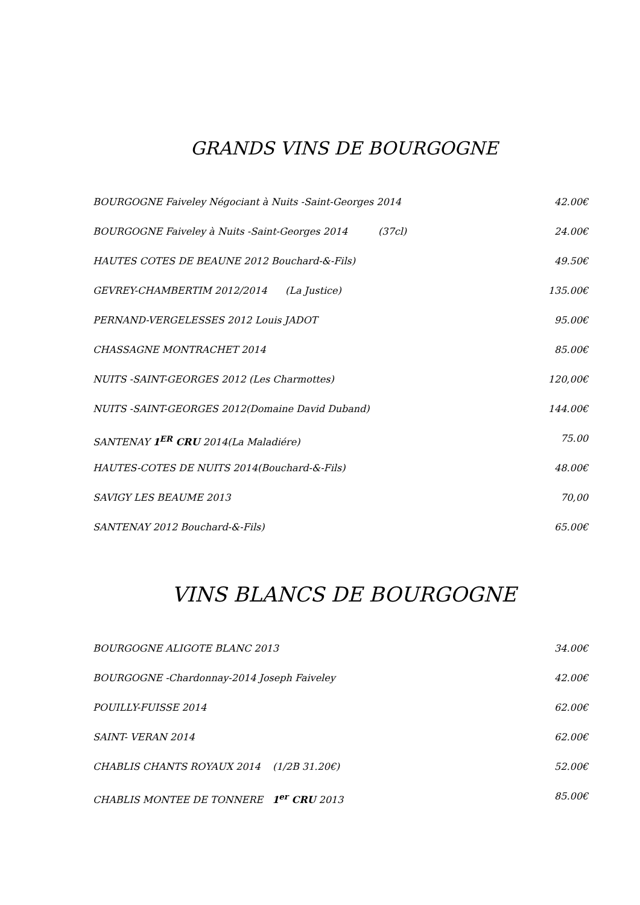GRANDS VINS DE BOURGOGNE
BOURGOGNE Faiveley Négociant à Nuits -Saint-Georges 2014 42.00€
BOURGOGNE Faiveley à Nuits -Saint-Georges 2014 (37cl) 24.00€
HAUTES COTES DE BEAUNE 2012 Bouchard-&-Fils) 49.50€
GEVREY-CHAMBERTIM 2012/2014 (La Justice) 135.00€
PERNAND-VERGELESSES 2012 Louis JADOT 95.00€
CHASSAGNE MONTRACHET 2014 85.00€
NUITS -SAINT-GEORGES 2012 (Les Charmottes) 120,00€
NUITS -SAINT-GEORGES 2012(Domaine David Duband) 144.00€
SANTENAY 1<sup>ER</sup> CRU 2014(La Maladiére) 75.00
HAUTES-COTES DE NUITS 2014(Bouchard-&-Fils) 48.00€
SAVIGY LES BEAUME 2013 70,00
SANTENAY 2012 Bouchard-&-Fils) 65.00€
VINS BLANCS DE BOURGOGNE
BOURGOGNE ALIGOTE BLANC 2013 34.00€
BOURGOGNE -Chardonnay-2014 Joseph Faiveley 42.00€
POUILLY-FUISSE 2014 62.00€
SAINT- VERAN 2014 62.00€
CHABLIS CHANTS ROYAUX 2014 (1/2B 31.20€) 52.00€
CHABLIS MONTEE DE TONNERE 1<sup>er</sup> CRU 2013 85.00€